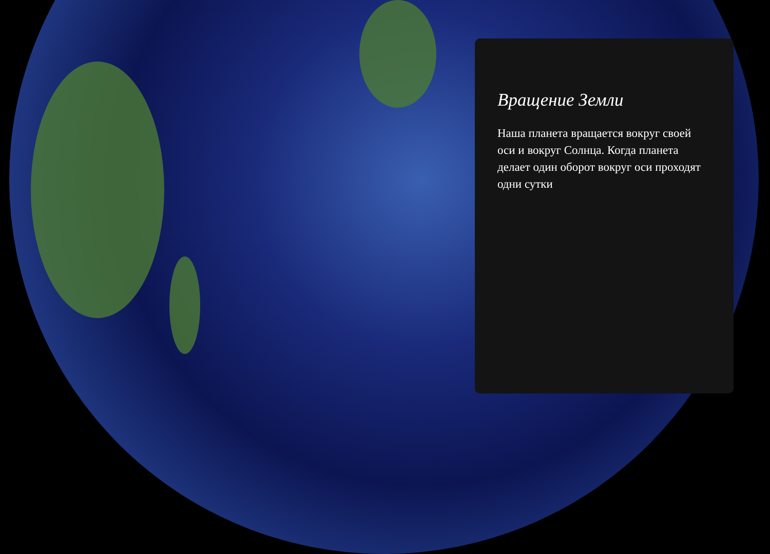Вращение Земли
Наша планета вращается вокруг своей оси и вокруг Солнца. Когда планета делает один оборот вокруг оси проходят одни сутки